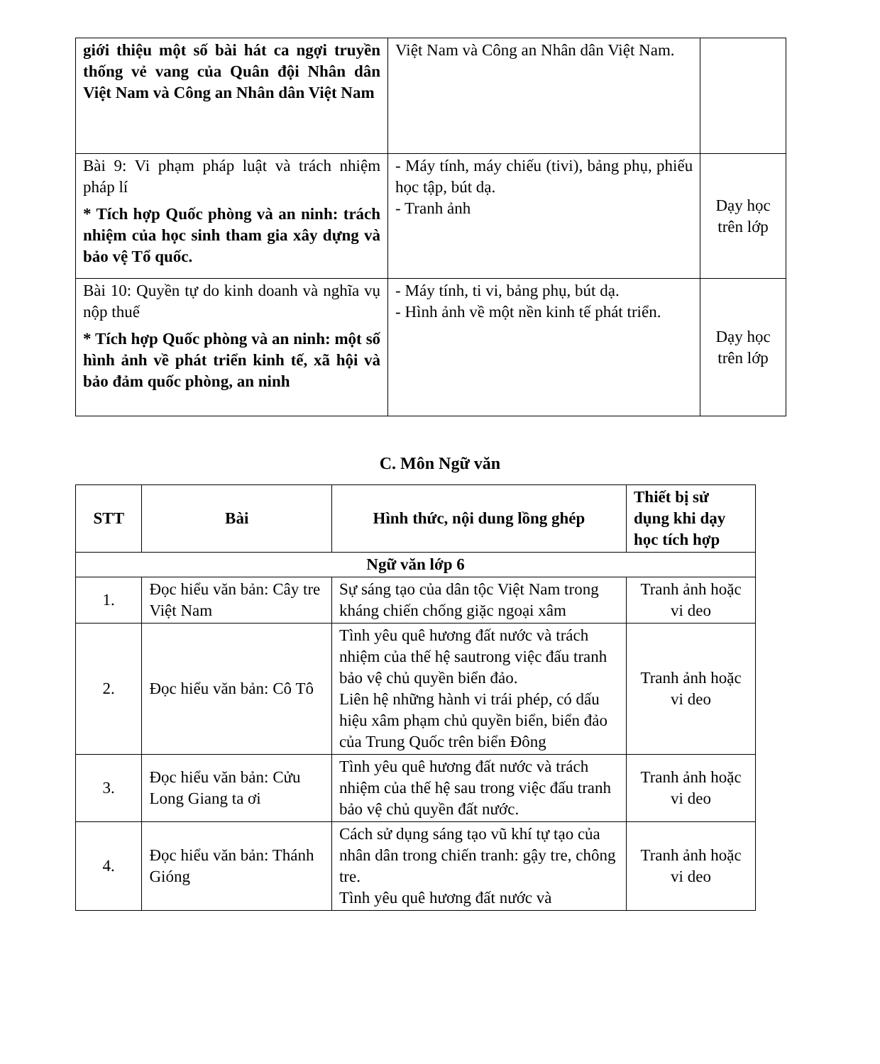| giới thiệu một số bài hát ca ngợi truyền thống vẻ vang của Quân đội Nhân dân Việt Nam và Công an Nhân dân Việt Nam | Việt Nam và Công an Nhân dân Việt Nam. | |
| Bài 9: Vi phạm pháp luật và trách nhiệm pháp lí * Tích hợp Quốc phòng và an ninh: trách nhiệm của học sinh tham gia xây dựng và bảo vệ Tổ quốc. | - Máy tính, máy chiếu (tivi), bảng phụ, phiếu học tập, bút dạ. - Tranh ảnh | Dạy học trên lớp |
| Bài 10: Quyền tự do kinh doanh và nghĩa vụ nộp thuế * Tích hợp Quốc phòng và an ninh: một số hình ảnh về phát triển kinh tế, xã hội và bảo đảm quốc phòng, an ninh | - Máy tính, ti vi, bảng phụ, bút dạ. - Hình ảnh về một nền kinh tế phát triển. | Dạy học trên lớp |
C. Môn Ngữ văn
| STT | Bài | Hình thức, nội dung lồng ghép | Thiết bị sử dụng khi dạy học tích hợp |
| --- | --- | --- | --- |
| Ngữ văn lớp 6 | | | |
| 1. | Đọc hiểu văn bản: Cây tre Việt Nam | Sự sáng tạo của dân tộc Việt Nam trong kháng chiến chống giặc ngoại xâm | Tranh ảnh hoặc vi deo |
| 2. | Đọc hiểu văn bản: Cô Tô | Tình yêu quê hương đất nước và trách nhiệm của thế hệ sautrong việc đấu tranh bảo vệ chủ quyền biển đảo. Liên hệ những hành vi trái phép, có dấu hiệu xâm phạm chủ quyền biển, biển đảo của Trung Quốc trên biển Đông | Tranh ảnh hoặc vi deo |
| 3. | Đọc hiểu văn bản: Cửu Long Giang ta ơi | Tình yêu quê hương đất nước và trách nhiệm của thế hệ sau trong việc đấu tranh bảo vệ chủ quyền đất nước. | Tranh ảnh hoặc vi deo |
| 4. | Đọc hiểu văn bản: Thánh Gióng | Cách sử dụng sáng tạo vũ khí tự tạo của nhân dân trong chiến tranh: gậy tre, chông tre. Tình yêu quê hương đất nước và | Tranh ảnh hoặc vi deo |